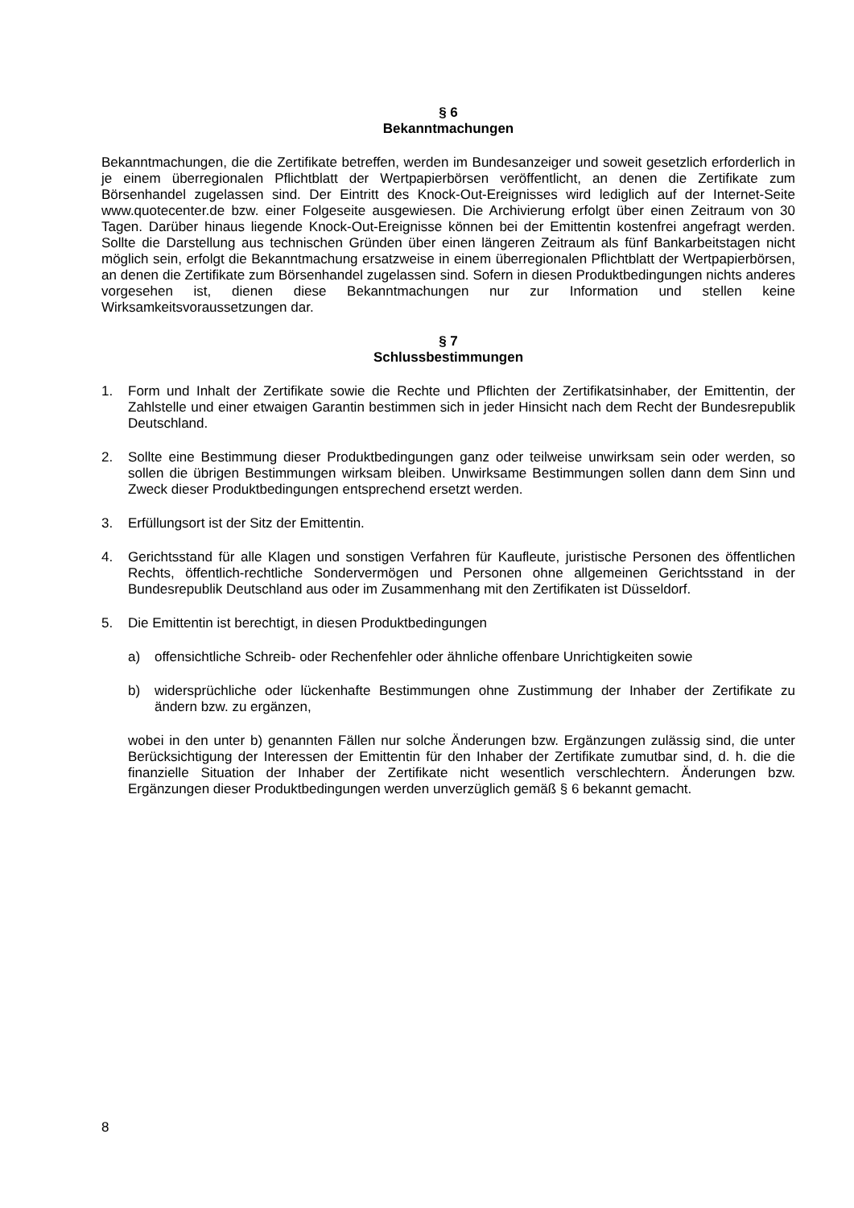§ 6
Bekanntmachungen
Bekanntmachungen, die die Zertifikate betreffen, werden im Bundesanzeiger und soweit gesetzlich erforderlich in je einem überregionalen Pflichtblatt der Wertpapierbörsen veröffentlicht, an denen die Zertifikate zum Börsenhandel zugelassen sind. Der Eintritt des Knock-Out-Ereignisses wird lediglich auf der Internet-Seite www.quotecenter.de bzw. einer Folgeseite ausgewiesen. Die Archivierung erfolgt über einen Zeitraum von 30 Tagen. Darüber hinaus liegende Knock-Out-Ereignisse können bei der Emittentin kostenfrei angefragt werden. Sollte die Darstellung aus technischen Gründen über einen längeren Zeitraum als fünf Bankarbeitstagen nicht möglich sein, erfolgt die Bekanntmachung ersatzweise in einem überregionalen Pflichtblatt der Wertpapierbörsen, an denen die Zertifikate zum Börsenhandel zugelassen sind. Sofern in diesen Produktbedingungen nichts anderes vorgesehen ist, dienen diese Bekanntmachungen nur zur Information und stellen keine Wirksamkeitsvoraussetzungen dar.
§ 7
Schlussbestimmungen
1. Form und Inhalt der Zertifikate sowie die Rechte und Pflichten der Zertifikatsinhaber, der Emittentin, der Zahlstelle und einer etwaigen Garantin bestimmen sich in jeder Hinsicht nach dem Recht der Bundesrepublik Deutschland.
2. Sollte eine Bestimmung dieser Produktbedingungen ganz oder teilweise unwirksam sein oder werden, so sollen die übrigen Bestimmungen wirksam bleiben. Unwirksame Bestimmungen sollen dann dem Sinn und Zweck dieser Produktbedingungen entsprechend ersetzt werden.
3. Erfüllungsort ist der Sitz der Emittentin.
4. Gerichtsstand für alle Klagen und sonstigen Verfahren für Kaufleute, juristische Personen des öffentlichen Rechts, öffentlich-rechtliche Sondervermögen und Personen ohne allgemeinen Gerichtsstand in der Bundesrepublik Deutschland aus oder im Zusammenhang mit den Zertifikaten ist Düsseldorf.
5. Die Emittentin ist berechtigt, in diesen Produktbedingungen
a) offensichtliche Schreib- oder Rechenfehler oder ähnliche offenbare Unrichtigkeiten sowie
b) widersprüchliche oder lückenhafte Bestimmungen ohne Zustimmung der Inhaber der Zertifikate zu ändern bzw. zu ergänzen,
wobei in den unter b) genannten Fällen nur solche Änderungen bzw. Ergänzungen zulässig sind, die unter Berücksichtigung der Interessen der Emittentin für den Inhaber der Zertifikate zumutbar sind, d. h. die die finanzielle Situation der Inhaber der Zertifikate nicht wesentlich verschlechtern. Änderungen bzw. Ergänzungen dieser Produktbedingungen werden unverzüglich gemäß § 6 bekannt gemacht.
8